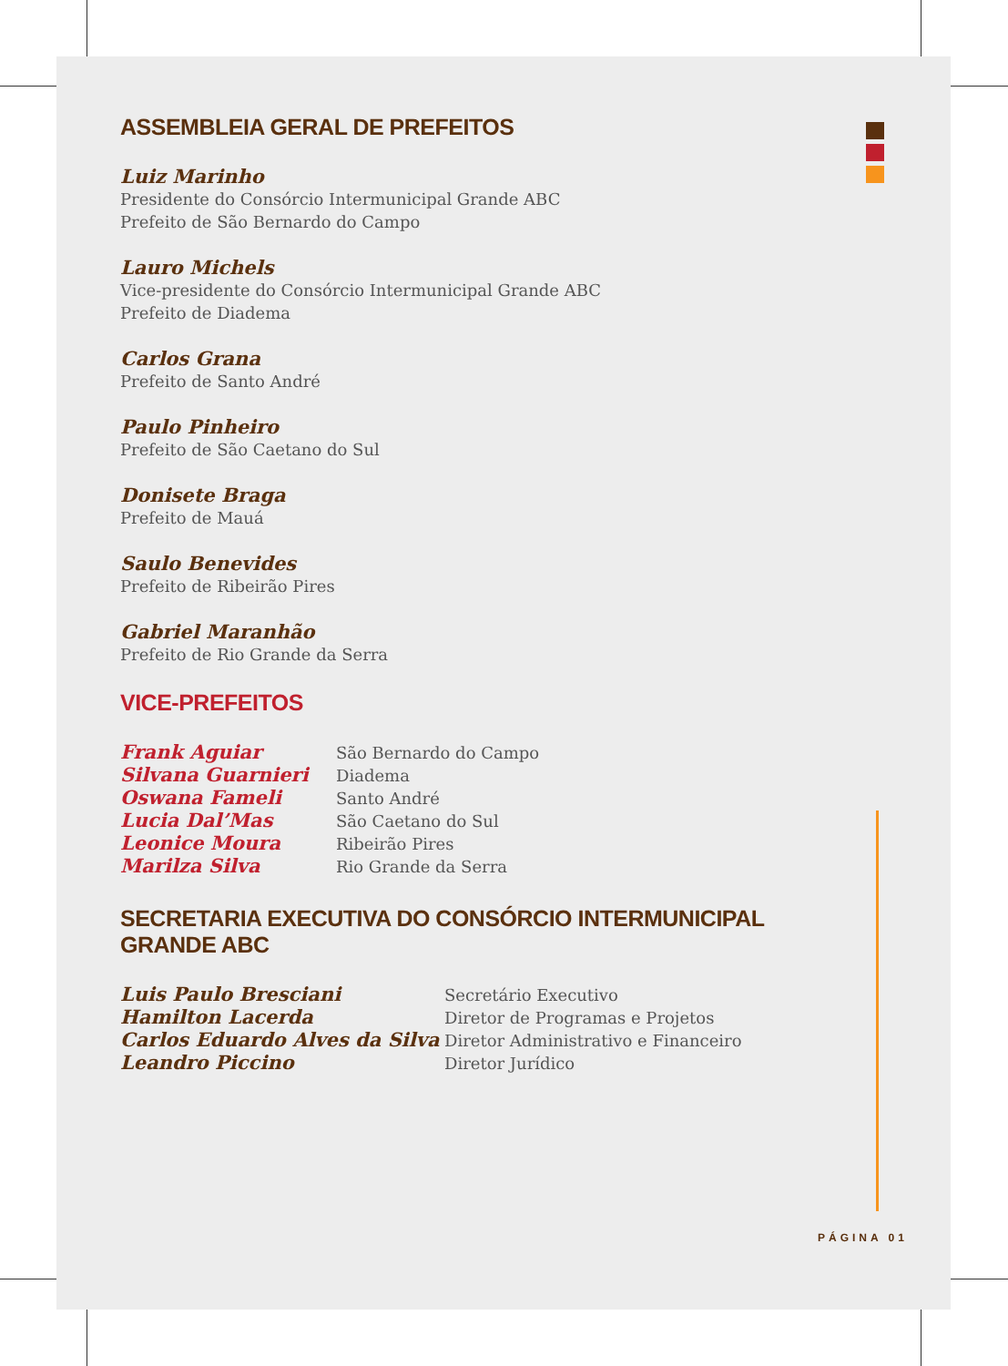ASSEMBLEIA GERAL DE PREFEITOS
Luiz Marinho
Presidente do Consórcio Intermunicipal Grande ABC
Prefeito de São Bernardo do Campo
Lauro Michels
Vice-presidente do Consórcio Intermunicipal Grande ABC
Prefeito de Diadema
Carlos Grana
Prefeito de Santo André
Paulo Pinheiro
Prefeito de São Caetano do Sul
Donisete Braga
Prefeito de Mauá
Saulo Benevides
Prefeito de Ribeirão Pires
Gabriel Maranhão
Prefeito de Rio Grande da Serra
VICE-PREFEITOS
| Frank Aguiar | São Bernardo do Campo |
| Silvana Guarnieri | Diadema |
| Oswana Fameli | Santo André |
| Lucia Dal’Mas | São Caetano do Sul |
| Leonice Moura | Ribeirão Pires |
| Marilza Silva | Rio Grande da Serra |
SECRETARIA EXECUTIVA DO CONSÓRCIO INTERMUNICIPAL GRANDE ABC
| Luis Paulo Bresciani | Secretário Executivo |
| Hamilton Lacerda | Diretor de Programas e Projetos |
| Carlos Eduardo Alves da Silva | Diretor Administrativo e Financeiro |
| Leandro Piccino | Diretor Jurídico |
PÁGINA 01